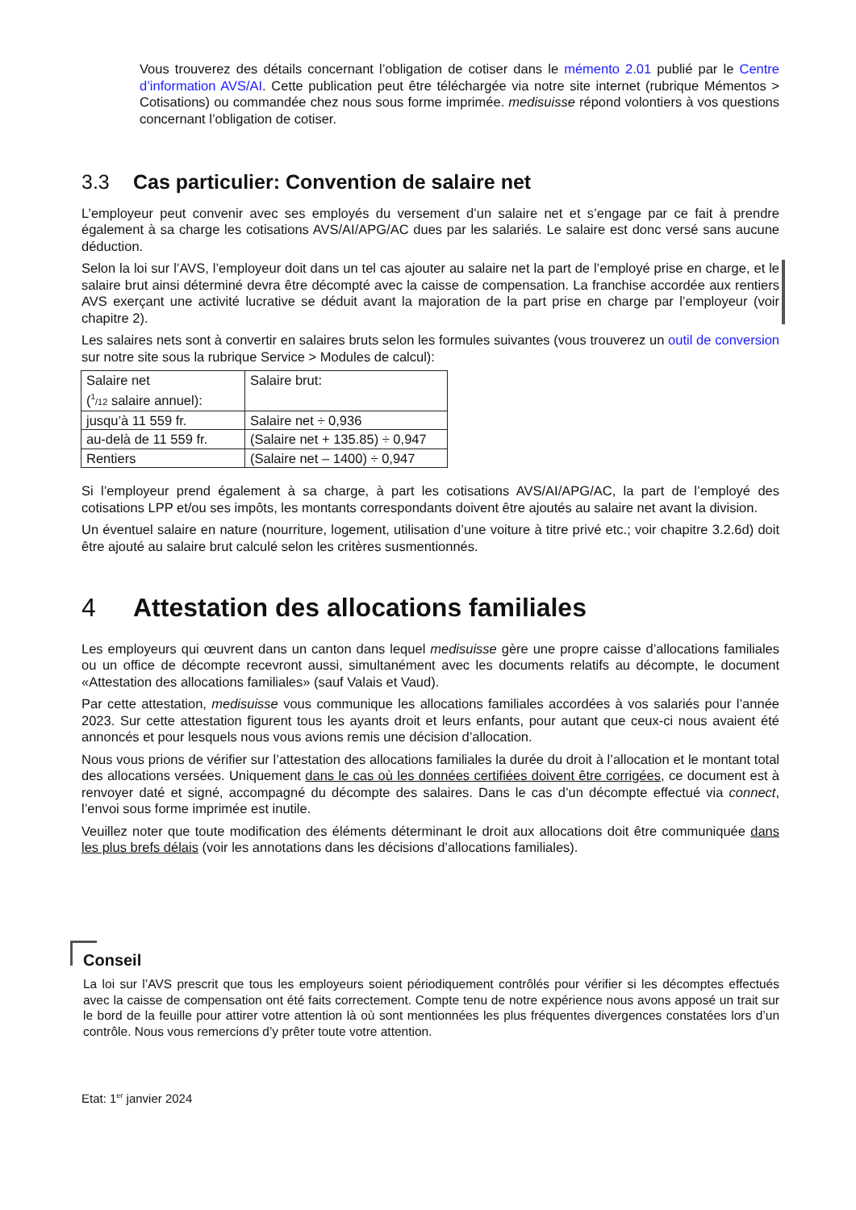Vous trouverez des détails concernant l’obligation de cotiser dans le mémento 2.01 publié par le Centre d’information AVS/AI. Cette publication peut être téléchargée via notre site internet (rubrique Mémentos > Cotisations) ou commandée chez nous sous forme imprimée. medisuisse répond volontiers à vos questions concernant l’obligation de cotiser.
3.3 Cas particulier: Convention de salaire net
L’employeur peut convenir avec ses employés du versement d’un salaire net et s’engage par ce fait à prendre également à sa charge les cotisations AVS/AI/APG/AC dues par les salariés. Le salaire est donc versé sans aucune déduction.
Selon la loi sur l’AVS, l’employeur doit dans un tel cas ajouter au salaire net la part de l’employé prise en charge, et le salaire brut ainsi déterminé devra être décompté avec la caisse de compensation. La franchise accordée aux rentiers AVS exerçant une activité lucrative se déduit avant la majoration de la part prise en charge par l’employeur (voir chapitre 2).
Les salaires nets sont à convertir en salaires bruts selon les formules suivantes (vous trouverez un outil de conversion sur notre site sous la rubrique Service > Modules de calcul):
| Salaire net (<sup>1</sup> /12 salaire annuel): | Salaire brut: |
| jusqu’à 11 559 fr. | Salaire net ÷ 0,936 |
| au-delà de 11 559 fr. | (Salaire net + 135.85) ÷ 0,947 |
| Rentiers | (Salaire net – 1400) ÷ 0,947 |
Si l’employeur prend également à sa charge, à part les cotisations AVS/AI/APG/AC, la part de l’employé des cotisations LPP et/ou ses impôts, les montants correspondants doivent être ajoutés au salaire net avant la division.
Un éventuel salaire en nature (nourriture, logement, utilisation d’une voiture à titre privé etc.; voir chapitre 3.2.6d) doit être ajouté au salaire brut calculé selon les critères susmentionnés.
4 Attestation des allocations familiales
Les employeurs qui œuvrent dans un canton dans lequel medisuisse gère une propre caisse d’allocations familiales ou un office de décompte recevront aussi, simultanément avec les documents relatifs au décompte, le document «Attestation des allocations familiales» (sauf Valais et Vaud).
Par cette attestation, medisuisse vous communique les allocations familiales accordées à vos salariés pour l’année 2023. Sur cette attestation figurent tous les ayants droit et leurs enfants, pour autant que ceux-ci nous avaient été annoncés et pour lesquels nous vous avions remis une décision d’allocation.
Nous vous prions de vérifier sur l’attestation des allocations familiales la durée du droit à l’allocation et le montant total des allocations versées. Uniquement dans le cas où les données certifiées doivent être corrigées, ce document est à renvoyer daté et signé, accompagné du décompte des salaires. Dans le cas d’un décompte effectué via connect, l’envoi sous forme imprimée est inutile.
Veuillez noter que toute modification des éléments déterminant le droit aux allocations doit être communiquée dans les plus brefs délais (voir les annotations dans les décisions d’allocations familiales).
Conseil
La loi sur l’AVS prescrit que tous les employeurs soient périodiquement contrôlés pour vérifier si les décomptes effectués avec la caisse de compensation ont été faits correctement. Compte tenu de notre expérience nous avons apposé un trait sur le bord de la feuille pour attirer votre attention là où sont mentionnées les plus fréquentes divergences constatées lors d’un contrôle. Nous vous remercions d’y prêter toute votre attention.
Etat: 1<sup>er</sup> janvier 2024